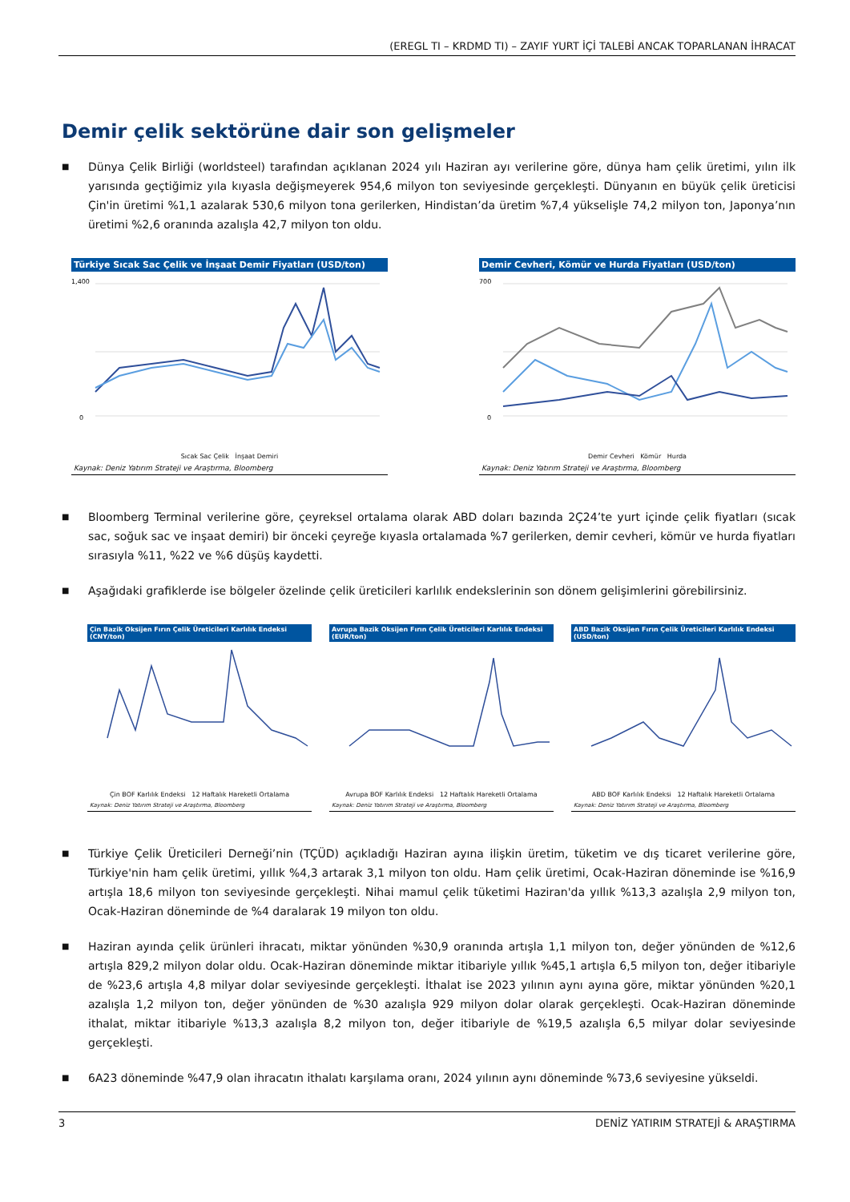(EREGL TI – KRDMD TI) – ZAYIF YURT İÇİ TALEBİ ANCAK TOPARLANAN İHRACAT
Demir çelik sektörüne dair son gelişmeler
■ Dünya Çelik Birliği (worldsteel) tarafından açıklanan 2024 yılı Haziran ayı verilerine göre, dünya ham çelik üretimi, yılın ilk yarısında geçtiğimiz yıla kıyasla değişmeyerek 954,6 milyon ton seviyesinde gerçekleşti. Dünyanın en büyük çelik üreticisi Çin'in üretimi %1,1 azalarak 530,6 milyon tona gerilerken, Hindistan’da üretim %7,4 yükselişle 74,2 milyon ton, Japonya’nın üretimi %2,6 oranında azalışla 42,7 milyon ton oldu.
Türkiye Sıcak Sac Çelik ve İnşaat Demir Fiyatları (USD/ton)
1,400
0
Sıcak Sac Çelik İnşaat Demiri
Kaynak: Deniz Yatırım Strateji ve Araştırma, Bloomberg
Demir Cevheri, Kömür ve Hurda Fiyatları (USD/ton)
700
0
Demir Cevheri Kömür Hurda
Kaynak: Deniz Yatırım Strateji ve Araştırma, Bloomberg
■ Bloomberg Terminal verilerine göre, çeyreksel ortalama olarak ABD doları bazında 2Ç24’te yurt içinde çelik fiyatları (sıcak sac, soğuk sac ve inşaat demiri) bir önceki çeyreğe kıyasla ortalamada %7 gerilerken, demir cevheri, kömür ve hurda fiyatları sırasıyla %11, %22 ve %6 düşüş kaydetti.
■ Aşağıdaki grafiklerde ise bölgeler özelinde çelik üreticileri karlılık endekslerinin son dönem gelişimlerini görebilirsiniz.
Çin Bazik Oksijen Fırın Çelik Üreticileri Karlılık Endeksi (CNY/ton)
Çin BOF Karlılık Endeksi 12 Haftalık Hareketli Ortalama
Kaynak: Deniz Yatırım Strateji ve Araştırma, Bloomberg
Avrupa Bazik Oksijen Fırın Çelik Üreticileri Karlılık Endeksi (EUR/ton)
Avrupa BOF Karlılık Endeksi 12 Haftalık Hareketli Ortalama
Kaynak: Deniz Yatırım Strateji ve Araştırma, Bloomberg
ABD Bazik Oksijen Fırın Çelik Üreticileri Karlılık Endeksi (USD/ton)
ABD BOF Karlılık Endeksi 12 Haftalık Hareketli Ortalama
Kaynak: Deniz Yatırım Strateji ve Araştırma, Bloomberg
■ Türkiye Çelik Üreticileri Derneği’nin (TÇÜD) açıkladığı Haziran ayına ilişkin üretim, tüketim ve dış ticaret verilerine göre, Türkiye'nin ham çelik üretimi, yıllık %4,3 artarak 3,1 milyon ton oldu. Ham çelik üretimi, Ocak-Haziran döneminde ise %16,9 artışla 18,6 milyon ton seviyesinde gerçekleşti. Nihai mamul çelik tüketimi Haziran'da yıllık %13,3 azalışla 2,9 milyon ton, Ocak-Haziran döneminde de %4 daralarak 19 milyon ton oldu.
■ Haziran ayında çelik ürünleri ihracatı, miktar yönünden %30,9 oranında artışla 1,1 milyon ton, değer yönünden de %12,6 artışla 829,2 milyon dolar oldu. Ocak-Haziran döneminde miktar itibariyle yıllık %45,1 artışla 6,5 milyon ton, değer itibariyle de %23,6 artışla 4,8 milyar dolar seviyesinde gerçekleşti. İthalat ise 2023 yılının aynı ayına göre, miktar yönünden %20,1 azalışla 1,2 milyon ton, değer yönünden de %30 azalışla 929 milyon dolar olarak gerçekleşti. Ocak-Haziran döneminde ithalat, miktar itibariyle %13,3 azalışla 8,2 milyon ton, değer itibariyle de %19,5 azalışla 6,5 milyar dolar seviyesinde gerçekleşti.
■ 6A23 döneminde %47,9 olan ihracatın ithalatı karşılama oranı, 2024 yılının aynı döneminde %73,6 seviyesine yükseldi.
3 DENİZ YATIRIM STRATEJİ & ARAŞTIRMA